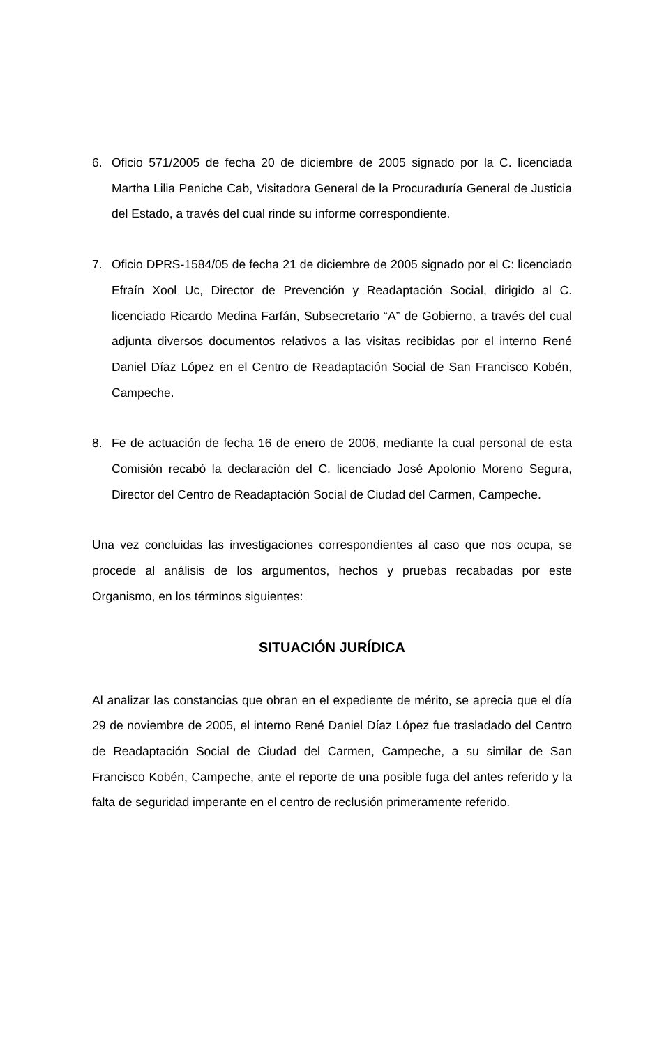6. Oficio 571/2005 de fecha 20 de diciembre de 2005 signado por la C. licenciada Martha Lilia Peniche Cab, Visitadora General de la Procuraduría General de Justicia del Estado, a través del cual rinde su informe correspondiente.
7. Oficio DPRS-1584/05 de fecha 21 de diciembre de 2005 signado por el C: licenciado Efraín Xool Uc, Director de Prevención y Readaptación Social, dirigido al C. licenciado Ricardo Medina Farfán, Subsecretario “A” de Gobierno, a través del cual adjunta diversos documentos relativos a las visitas recibidas por el interno René Daniel Díaz López en el Centro de Readaptación Social de San Francisco Kobén, Campeche.
8. Fe de actuación de fecha 16 de enero de 2006, mediante la cual personal de esta Comisión recabó la declaración del C. licenciado José Apolonio Moreno Segura, Director del Centro de Readaptación Social de Ciudad del Carmen, Campeche.
Una vez concluidas las investigaciones correspondientes al caso que nos ocupa, se procede al análisis de los argumentos, hechos y pruebas recabadas por este Organismo, en los términos siguientes:
SITUACIÓN JURÍDICA
Al analizar las constancias que obran en el expediente de mérito, se aprecia que el día 29 de noviembre de 2005, el interno René Daniel Díaz López fue trasladado del Centro de Readaptación Social de Ciudad del Carmen, Campeche, a su similar de San Francisco Kobén, Campeche, ante el reporte de una posible fuga del antes referido y la falta de seguridad imperante en el centro de reclusión primeramente referido.